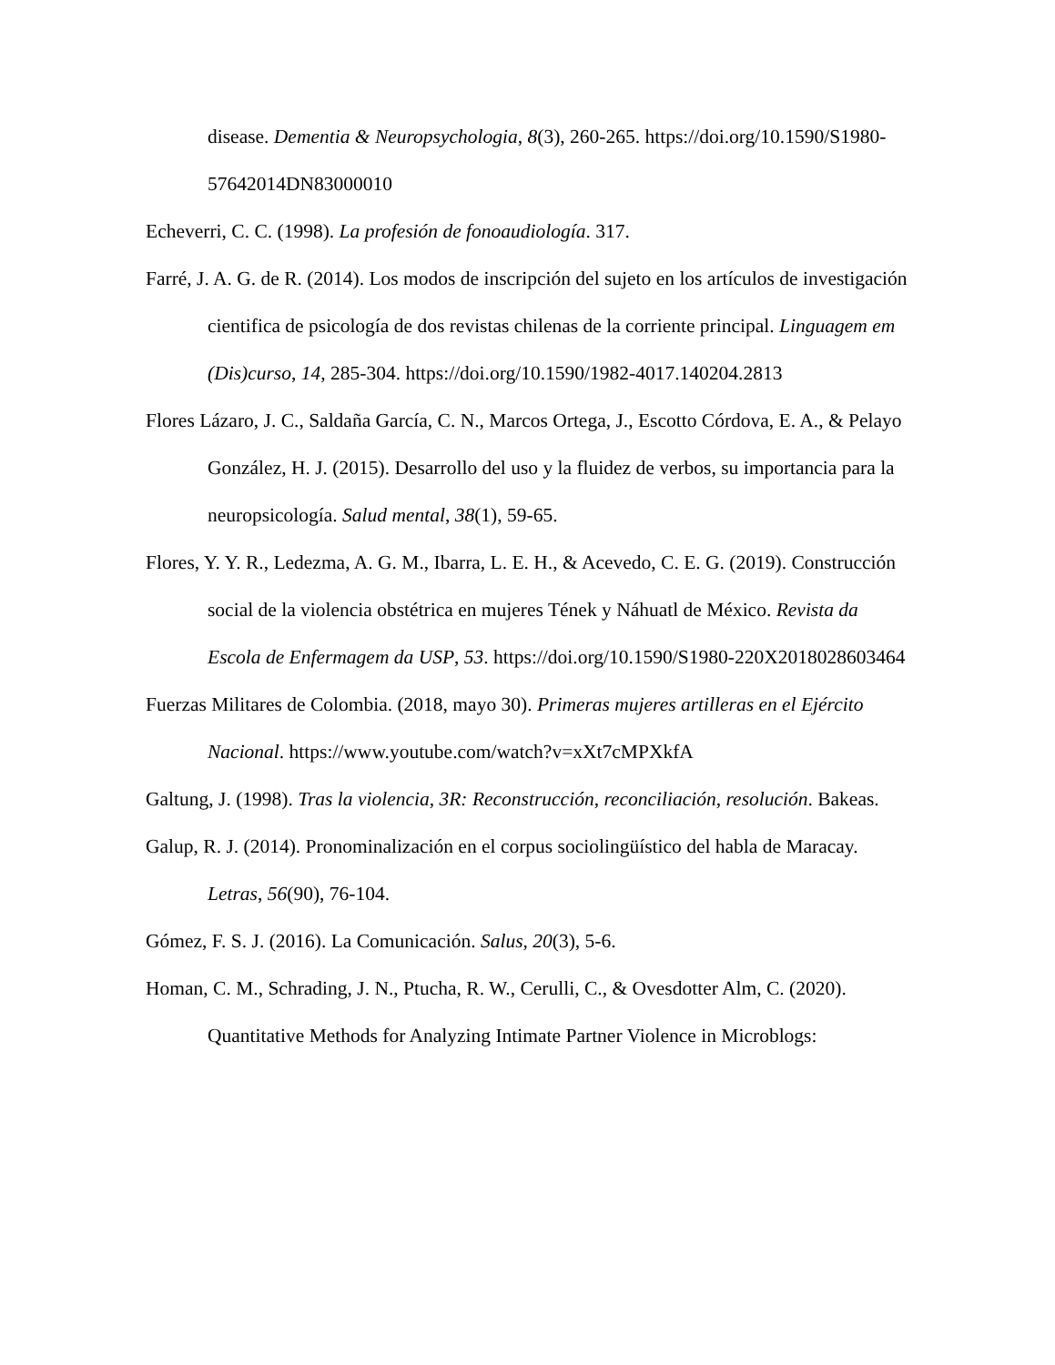disease. Dementia & Neuropsychologia, 8(3), 260-265. https://doi.org/10.1590/S1980-57642014DN83000010
Echeverri, C. C. (1998). La profesión de fonoaudiología. 317.
Farré, J. A. G. de R. (2014). Los modos de inscripción del sujeto en los artículos de investigación cientifica de psicología de dos revistas chilenas de la corriente principal. Linguagem em (Dis)curso, 14, 285-304. https://doi.org/10.1590/1982-4017.140204.2813
Flores Lázaro, J. C., Saldaña García, C. N., Marcos Ortega, J., Escotto Córdova, E. A., & Pelayo González, H. J. (2015). Desarrollo del uso y la fluidez de verbos, su importancia para la neuropsicología. Salud mental, 38(1), 59-65.
Flores, Y. Y. R., Ledezma, A. G. M., Ibarra, L. E. H., & Acevedo, C. E. G. (2019). Construcción social de la violencia obstétrica en mujeres Tének y Náhuatl de México. Revista da Escola de Enfermagem da USP, 53. https://doi.org/10.1590/S1980-220X2018028603464
Fuerzas Militares de Colombia. (2018, mayo 30). Primeras mujeres artilleras en el Ejército Nacional. https://www.youtube.com/watch?v=xXt7cMPXkfA
Galtung, J. (1998). Tras la violencia, 3R: Reconstrucción, reconciliación, resolución. Bakeas.
Galup, R. J. (2014). Pronominalización en el corpus sociolingüístico del habla de Maracay. Letras, 56(90), 76-104.
Gómez, F. S. J. (2016). La Comunicación. Salus, 20(3), 5-6.
Homan, C. M., Schrading, J. N., Ptucha, R. W., Cerulli, C., & Ovesdotter Alm, C. (2020). Quantitative Methods for Analyzing Intimate Partner Violence in Microblogs: